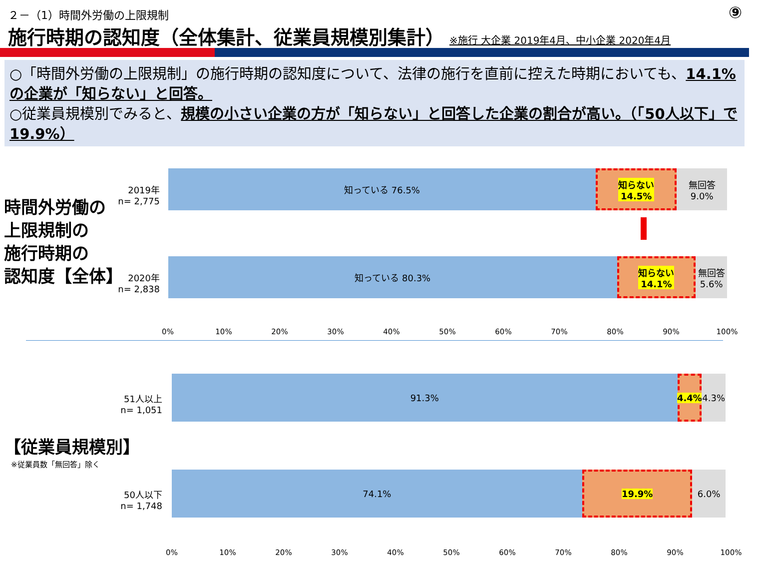２－（1）時間外労働の上限規制 ⑨
施行時期の認知度（全体集計、従業員規模別集計） ※施行 大企業 2019年4月、中小企業 2020年4月
○「時間外労働の上限規制」の施行時期の認知度について、法律の施行を直前に控えた時期においても、14.1%の企業が「知らない」と回答。
○従業員規模別でみると、規模の小さい企業の方が「知らない」と回答した企業の割合が高い。（「50人以下」で19.9%）
時間外労働の
上限規制の
施行時期の
認知度【全体】
2019年
n= 2,775
知っている 76.5% 知らない
14.5%
無回答
9.0%
2020年
n= 2,838
知っている 80.3% 知らない
14.1%
無回答
5.6%
0% 10% 20% 30% 40% 50% 60% 70% 80% 90% 100%
51人以上
n= 1,051
91.3% 4.4% 4.3%
【従業員規模別】
※従業員数「無回答」除く
50人以下
n= 1,748
74.1% 19.9% 6.0%
0% 10% 20% 30% 40% 50% 60% 70% 80% 90% 100%